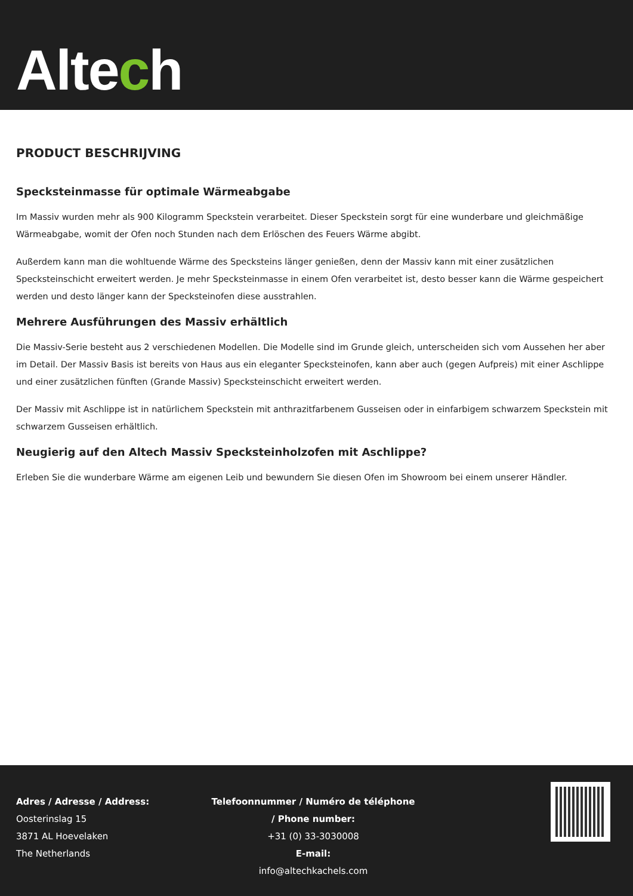Altech
PRODUCT BESCHRIJVING
Specksteinmasse für optimale Wärmeabgabe
Im Massiv wurden mehr als 900 Kilogramm Speckstein verarbeitet. Dieser Speckstein sorgt für eine wunderbare und gleichmäßige Wärmeabgabe, womit der Ofen noch Stunden nach dem Erlöschen des Feuers Wärme abgibt.
Außerdem kann man die wohltuende Wärme des Specksteins länger genießen, denn der Massiv kann mit einer zusätzlichen Specksteinschicht erweitert werden. Je mehr Specksteinmasse in einem Ofen verarbeitet ist, desto besser kann die Wärme gespeichert werden und desto länger kann der Specksteinofen diese ausstrahlen.
Mehrere Ausführungen des Massiv erhältlich
Die Massiv-Serie besteht aus 2 verschiedenen Modellen. Die Modelle sind im Grunde gleich, unterscheiden sich vom Aussehen her aber im Detail. Der Massiv Basis ist bereits von Haus aus ein eleganter Specksteinofen, kann aber auch (gegen Aufpreis) mit einer Aschlippe und einer zusätzlichen fünften (Grande Massiv) Specksteinschicht erweitert werden.
Der Massiv mit Aschlippe ist in natürlichem Speckstein mit anthrazitfarbenem Gusseisen oder in einfarbigem schwarzem Speckstein mit schwarzem Gusseisen erhältlich.
Neugierig auf den Altech Massiv Specksteinholzofen mit Aschlippe?
Erleben Sie die wunderbare Wärme am eigenen Leib und bewundern Sie diesen Ofen im Showroom bei einem unserer Händler.
Adres / Adresse / Address:
Oosterinslag 15
3871 AL Hoevelaken
The Netherlands
Telefoonnummer / Numéro de téléphone / Phone number:
+31 (0) 33-3030008
E-mail:
info@altechkachels.com